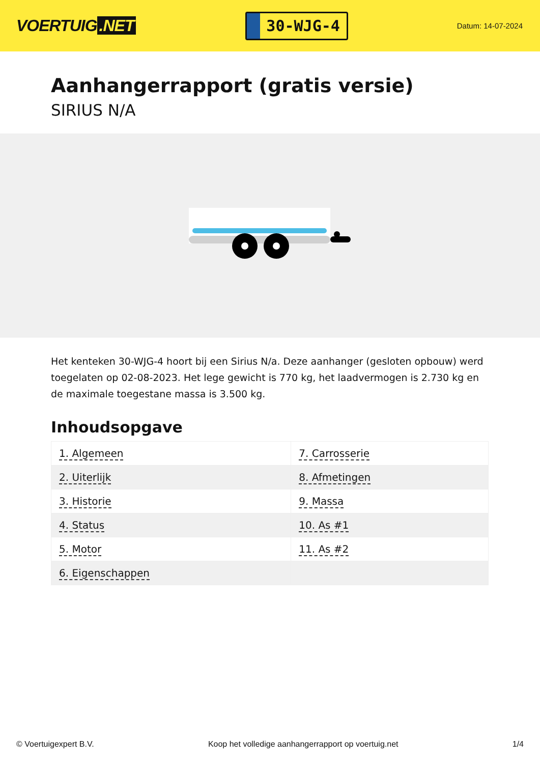VOERTUIG.NET
30-WJG-4
Datum: 14-07-2024
Aanhangerrapport (gratis versie)
SIRIUS N/A
Het kenteken 30-WJG-4 hoort bij een Sirius N/a. Deze aanhanger (gesloten opbouw) werd toegelaten op 02-08-2023. Het lege gewicht is 770 kg, het laadvermogen is 2.730 kg en de maximale toegestane massa is 3.500 kg.
Inhoudsopgave
| 1. Algemeen | 7. Carrosserie |
| 2. Uiterlijk | 8. Afmetingen |
| 3. Historie | 9. Massa |
| 4. Status | 10. As #1 |
| 5. Motor | 11. As #2 |
| 6. Eigenschappen | |
© Voertuigexpert B.V. Koop het volledige aanhangerrapport op voertuig.net
1/4